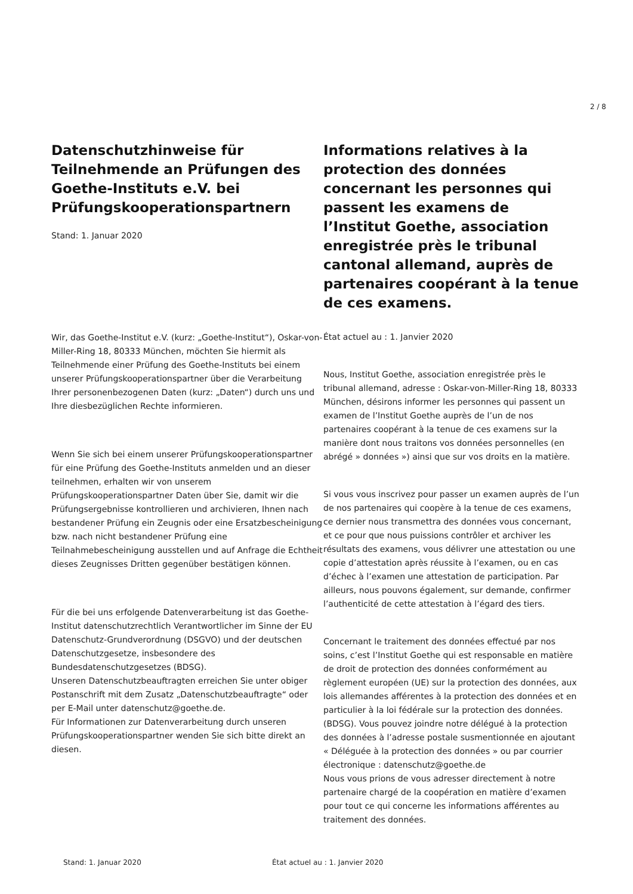2 / 8
Datenschutzhinweise für Teilnehmende an Prüfungen des Goethe-Instituts e.V. bei Prüfungskooperationspartnern
Stand: 1. Januar 2020
Wir, das Goethe-Institut e.V. (kurz: „Goethe-Institut“), Oskar-von-Miller-Ring 18, 80333 München, möchten Sie hiermit als Teilnehmende einer Prüfung des Goethe-Instituts bei einem unserer Prüfungskooperationspartner über die Verarbeitung Ihrer personenbezogenen Daten (kurz: „Daten“) durch uns und Ihre diesbezüglichen Rechte informieren.
Wenn Sie sich bei einem unserer Prüfungskooperationspartner für eine Prüfung des Goethe-Instituts anmelden und an dieser teilnehmen, erhalten wir von unserem Prüfungskooperationspartner Daten über Sie, damit wir die Prüfungsergebnisse kontrollieren und archivieren, Ihnen nach bestandener Prüfung ein Zeugnis oder eine Ersatzbescheinigung bzw. nach nicht bestandener Prüfung eine Teilnahmebescheinigung ausstellen und auf Anfrage die Echtheit dieses Zeugnisses Dritten gegenüber bestätigen können.
Für die bei uns erfolgende Datenverarbeitung ist das Goethe-Institut datenschutzrechtlich Verantwortlicher im Sinne der EU Datenschutz-Grundverordnung (DSGVO) und der deutschen Datenschutzgesetze, insbesondere des Bundesdatenschutzgesetzes (BDSG).
Unseren Datenschutzbeauftragten erreichen Sie unter obiger Postanschrift mit dem Zusatz „Datenschutzbeauftragte“ oder per E-Mail unter datenschutz@goethe.de.
Für Informationen zur Datenverarbeitung durch unseren Prüfungskooperationspartner wenden Sie sich bitte direkt an diesen.
Informations relatives à la protection des données concernant les personnes qui passent les examens de l’Institut Goethe, association enregistrée près le tribunal cantonal allemand, auprès de partenaires coopérant à la tenue de ces examens.
État actuel au : 1. Janvier 2020
Nous, Institut Goethe, association enregistrée près le tribunal allemand, adresse : Oskar-von-Miller-Ring 18, 80333 München, désirons informer les personnes qui passent un examen de l’Institut Goethe auprès de l’un de nos partenaires coopérant à la tenue de ces examens sur la manière dont nous traitons vos données personnelles (en abrégé » données ») ainsi que sur vos droits en la matière.
Si vous vous inscrivez pour passer un examen auprès de l’un de nos partenaires qui coopère à la tenue de ces examens, ce dernier nous transmettra des données vous concernant, et ce pour que nous puissions contrôler et archiver les résultats des examens, vous délivrer une attestation ou une copie d’attestation après réussite à l’examen, ou en cas d’échec à l’examen une attestation de participation. Par ailleurs, nous pouvons également, sur demande, confirmer l’authenticité de cette attestation à l’égard des tiers.
Concernant le traitement des données effectué par nos soins, c’est l’Institut Goethe qui est responsable en matière de droit de protection des données conformément au règlement européen (UE) sur la protection des données, aux lois allemandes afférentes à la protection des données et en particulier à la loi fédérale sur la protection des données. (BDSG). Vous pouvez joindre notre délégué à la protection des données à l’adresse postale susmentionnée en ajoutant « Déléguée à la protection des données » ou par courrier électronique : datenschutz@goethe.de
Nous vous prions de vous adresser directement à notre partenaire chargé de la coopération en matière d’examen pour tout ce qui concerne les informations afférentes au traitement des données.
Stand: 1. Januar 2020 État actuel au : 1. Janvier 2020